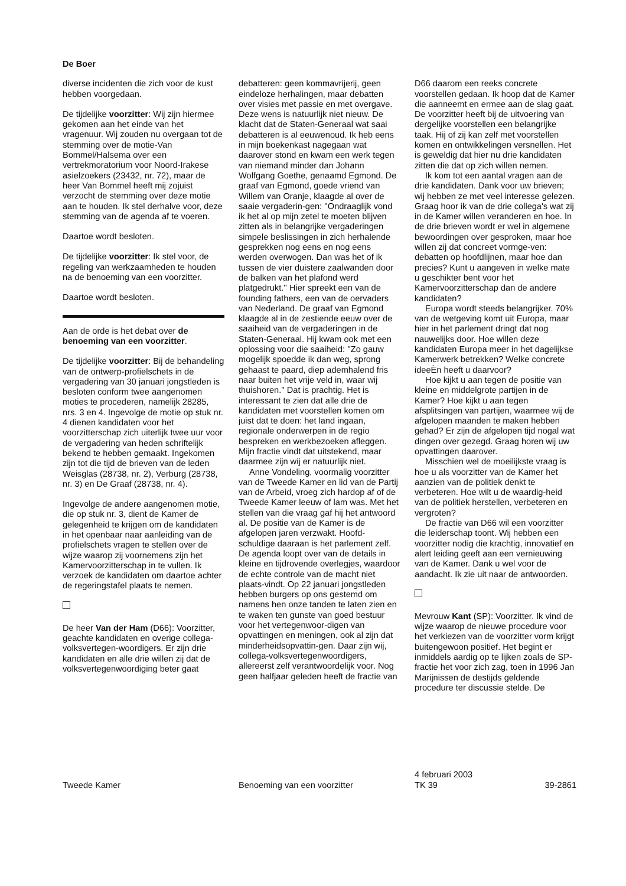De Boer
diverse incidenten die zich voor de kust hebben voorgedaan.
De tijdelijke voorzitter: Wij zijn hiermee gekomen aan het einde van het vragenuur. Wij zouden nu overgaan tot de stemming over de motie-Van Bommel/Halsema over een vertrekmoratorium voor Noord-Irakese asielzoekers (23432, nr. 72), maar de heer Van Bommel heeft mij zojuist verzocht de stemming over deze motie aan te houden. Ik stel derhalve voor, deze stemming van de agenda af te voeren.
Daartoe wordt besloten.
De tijdelijke voorzitter: Ik stel voor, de regeling van werkzaamheden te houden na de benoeming van een voorzitter.
Daartoe wordt besloten.
Aan de orde is het debat over de benoeming van een voorzitter.
De tijdelijke voorzitter: Bij de behandeling van de ontwerp-profielschets in de vergadering van 30 januari jongstleden is besloten conform twee aangenomen moties te procederen, namelijk 28285, nrs. 3 en 4. Ingevolge de motie op stuk nr. 4 dienen kandidaten voor het voorzitterschap zich uiterlijk twee uur voor de vergadering van heden schriftelijk bekend te hebben gemaakt. Ingekomen zijn tot die tijd de brieven van de leden Weisglas (28738, nr. 2), Verburg (28738, nr. 3) en De Graaf (28738, nr. 4).
Ingevolge de andere aangenomen motie, die op stuk nr. 3, dient de Kamer de gelegenheid te krijgen om de kandidaten in het openbaar naar aanleiding van de profielschets vragen te stellen over de wijze waarop zij voornemens zijn het Kamervoorzitterschap in te vullen. Ik verzoek de kandidaten om daartoe achter de regeringstafel plaats te nemen.
De heer Van der Ham (D66): Voorzitter, geachte kandidaten en overige collega-volksvertegen-woordigers. Er zijn drie kandidaten en alle drie willen zij dat de volksvertegenwoordiging beter gaat
debatteren: geen kommavrijerij, geen eindeloze herhalingen, maar debatten over visies met passie en met overgave. Deze wens is natuurlijk niet nieuw. De klacht dat de Staten-Generaal wat saai debatteren is al eeuwenoud. Ik heb eens in mijn boekenkast nagegaan wat daarover stond en kwam een werk tegen van niemand minder dan Johann Wolfgang Goethe, genaamd Egmond. De graaf van Egmond, goede vriend van Willem van Oranje, klaagde al over de saaie vergaderin-gen: ''Ondraaglijk vond ik het al op mijn zetel te moeten blijven zitten als in belangrijke vergaderingen simpele beslissingen in zich herhalende gesprekken nog eens en nog eens werden overwogen. Dan was het of ik tussen de vier duistere zaalwanden door de balken van het plafond werd platgedrukt.'' Hier spreekt een van de founding fathers, een van de oervaders van Nederland. De graaf van Egmond klaagde al in de zestiende eeuw over de saaiheid van de vergaderingen in de Staten-Generaal. Hij kwam ook met een oplossing voor die saaiheid: ''Zo gauw mogelijk spoedde ik dan weg, sprong gehaast te paard, diep ademhalend fris naar buiten het vrije veld in, waar wij thuishoren.'' Dat is prachtig. Het is interessant te zien dat alle drie de kandidaten met voorstellen komen om juist dat te doen: het land ingaan, regionale onderwerpen in de regio bespreken en werkbezoeken afleggen. Mijn fractie vindt dat uitstekend, maar daarmee zijn wij er natuurlijk niet.
Anne Vondeling, voormalig voorzitter van de Tweede Kamer en lid van de Partij van de Arbeid, vroeg zich hardop af of de Tweede Kamer leeuw of lam was. Met het stellen van die vraag gaf hij het antwoord al. De positie van de Kamer is de afgelopen jaren verzwakt. Hoofd-schuldige daaraan is het parlement zelf. De agenda loopt over van de details in kleine en tijdrovende overlegjes, waardoor de echte controle van de macht niet plaats-vindt. Op 22 januari jongstleden hebben burgers op ons gestemd om namens hen onze tanden te laten zien en te waken ten gunste van goed bestuur voor het vertegenwoor-digen van opvattingen en meningen, ook al zijn dat minderheidsopvattin-gen. Daar zijn wij, collega-volksvertegenwoordigers, allereerst zelf verantwoordelijk voor. Nog geen halfjaar geleden heeft de fractie van
D66 daarom een reeks concrete voorstellen gedaan. Ik hoop dat de Kamer die aanneemt en ermee aan de slag gaat. De voorzitter heeft bij de uitvoering van dergelijke voorstellen een belangrijke taak. Hij of zij kan zelf met voorstellen komen en ontwikkelingen versnellen. Het is geweldig dat hier nu drie kandidaten zitten die dat op zich willen nemen.
Ik kom tot een aantal vragen aan de drie kandidaten. Dank voor uw brieven; wij hebben ze met veel interesse gelezen. Graag hoor ik van de drie collega's wat zij in de Kamer willen veranderen en hoe. In de drie brieven wordt er wel in algemene bewoordingen over gesproken, maar hoe willen zij dat concreet vormge-ven: debatten op hoofdlijnen, maar hoe dan precies? Kunt u aangeven in welke mate u geschikter bent voor het Kamervoorzitterschap dan de andere kandidaten?
Europa wordt steeds belangrijker. 70% van de wetgeving komt uit Europa, maar hier in het parlement dringt dat nog nauwelijks door. Hoe willen deze kandidaten Europa meer in het dagelijkse Kamerwerk betrekken? Welke concrete ideeÈn heeft u daarvoor?
Hoe kijkt u aan tegen de positie van kleine en middelgrote partijen in de Kamer? Hoe kijkt u aan tegen afsplitsingen van partijen, waarmee wij de afgelopen maanden te maken hebben gehad? Er zijn de afgelopen tijd nogal wat dingen over gezegd. Graag horen wij uw opvattingen daarover.
Misschien wel de moeilijkste vraag is hoe u als voorzitter van de Kamer het aanzien van de politiek denkt te verbeteren. Hoe wilt u de waardig-heid van de politiek herstellen, verbeteren en vergroten?
De fractie van D66 wil een voorzitter die leiderschap toont. Wij hebben een voorzitter nodig die krachtig, innovatief en alert leiding geeft aan een vernieuwing van de Kamer. Dank u wel voor de aandacht. Ik zie uit naar de antwoorden.
Mevrouw Kant (SP): Voorzitter. Ik vind de wijze waarop de nieuwe procedure voor het verkiezen van de voorzitter vorm krijgt buitengewoon positief. Het begint er inmiddels aardig op te lijken zoals de SP-fractie het voor zich zag, toen in 1996 Jan Marijnissen de destijds geldende procedure ter discussie stelde. De
Tweede Kamer
Benoeming van een voorzitter
4 februari 2003
TK 39
39-2861